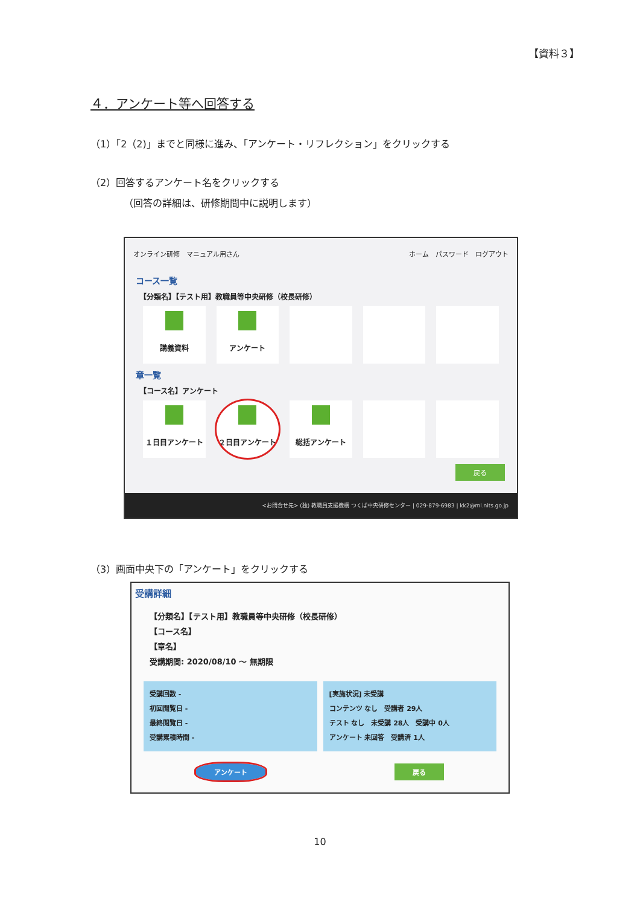【資料３】
４．アンケート等へ回答する
（1）「2（2)」までと同様に進み、「アンケート・リフレクション」をクリックする
（2）回答するアンケート名をクリックする
（回答の詳細は、研修期間中に説明します）
オンライン研修　マニュアル用さん ホーム　パスワード　ログアウト
コース一覧
【分類名】【テスト用】教職員等中央研修（校長研修）
講義資料 アンケート
章一覧
【コース名】アンケート
１日目アンケート ２日目アンケート 総括アンケート
戻る
<お問合せ先> (独) 教職員支援機構 つくば中央研修センター | 029-879-6983 | kk2@ml.nits.go.jp
（3）画面中央下の「アンケート」をクリックする
受講詳細
【分類名】【テスト用】教職員等中央研修（校長研修）
【コース名】
【章名】
受講期間: 2020/08/10 ～ 無期限
受講回数 -
初回閲覧日 -
最終閲覧日 -
受講累積時間 -
[実施状況] 未受講
コンテンツ なし　受講者 29人
テスト なし　未受講 28人　受講中 0人
アンケート 未回答　受講済 1人
アンケート 戻る
10